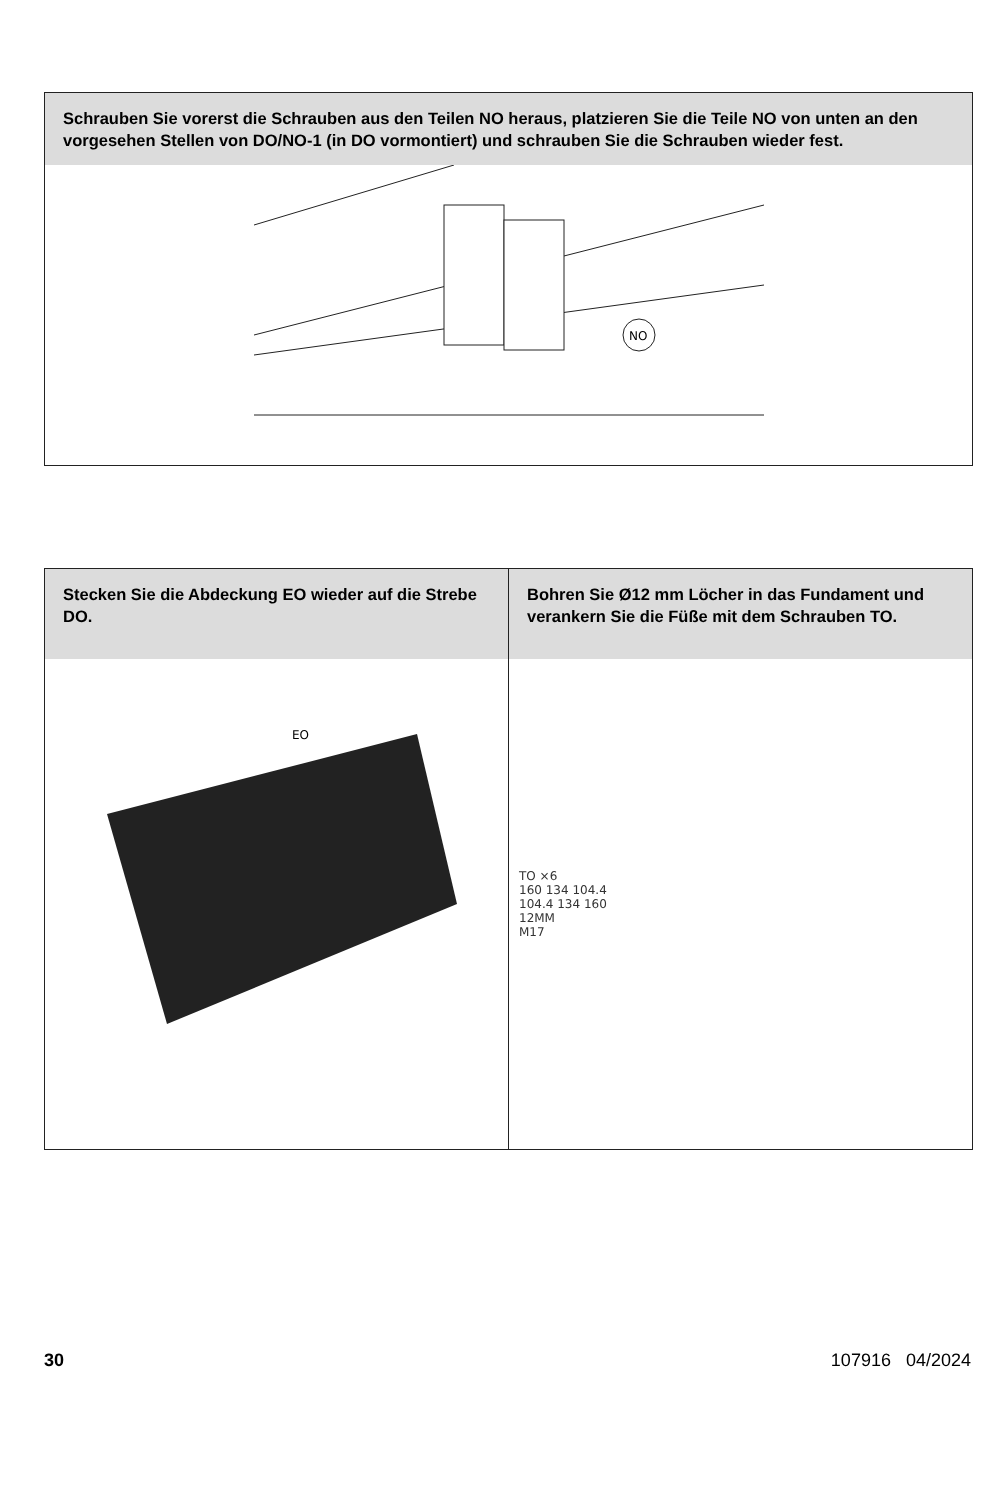Schrauben Sie vorerst die Schrauben aus den Teilen NO heraus, platzieren Sie die Teile NO von unten an den vorgesehen Stellen von DO/NO-1 (in DO vormontiert) und schrauben Sie die Schrauben wieder fest.
NO
Stecken Sie die Abdeckung EO wieder auf die Strebe DO.
EO
Bohren Sie Ø12 mm Löcher in das Fundament und verankern Sie die Füße mit dem Schrauben TO.
TO ×6
160 134 104.4
104.4 134 160
12MM
M17
30 107916 04/2024